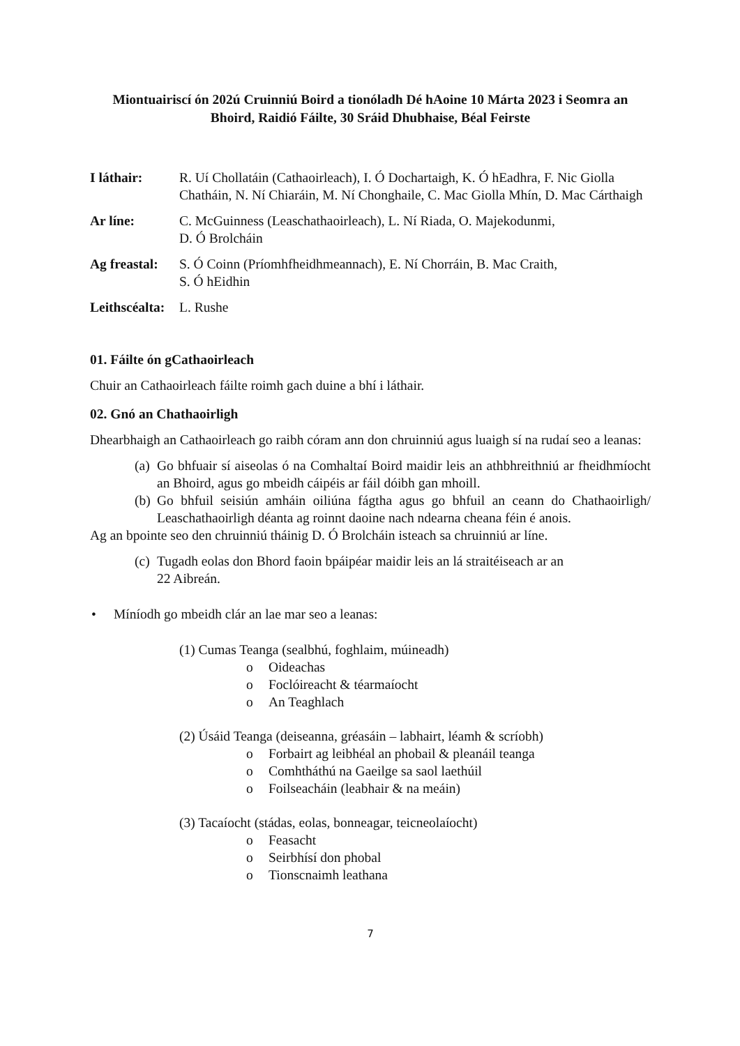Miontuairiscí ón 202ú Cruinniú Boird a tionóladh Dé hAoine 10 Márta 2023 i Seomra an Bhoird, Raidió Fáilte, 30 Sráid Dhubhaise, Béal Feirste
I láthair: R. Uí Chollatáin (Cathaoirleach), I. Ó Dochartaigh, K. Ó hEadhra, F. Nic Giolla Chatháin, N. Ní Chiaráin, M. Ní Chonghaile, C. Mac Giolla Mhín, D. Mac Cárthaigh
Ar líne: C. McGuinness (Leaschathaoirleach), L. Ní Riada, O. Majekodunmi,
D. Ó Brolcháin
Ag freastal:
S. Ó Coinn (Príomhfheidhmeannach), E. Ní Chorráin, B. Mac Craith,
S. Ó hEidhin
Leithscéalta:
L. Rushe
01. Fáilte ón gCathaoirleach
Chuir an Cathaoirleach fáilte roimh gach duine a bhí i láthair.
02. Gnó an Chathaoirligh
Dhearbhaigh an Cathaoirleach go raibh córam ann don chruinniú agus luaigh sí na rudaí seo a leanas:
(a)
Go bhfuair sí aiseolas ó na Comhaltaí Boird maidir leis an athbhreithniú ar fheidhmíocht an Bhoird, agus go mbeidh cáipéis ar fáil dóibh gan mhoill.
(b)
Go bhfuil seisiún amháin oiliúna fágtha agus go bhfuil an ceann do Chathaoirligh/ Leaschathaoirligh déanta ag roinnt daoine nach ndearna cheana féin é anois.
Ag an bpointe seo den chruinniú tháinig D. Ó Brolcháin isteach sa chruinniú ar líne.
(c)
Tugadh eolas don Bhord faoin bpáipéar maidir leis an lá straitéiseach ar an
22 Aibreán.
• Míníodh go mbeidh clár an lae mar seo a leanas:
(1) Cumas Teanga (sealbhú, foghlaim, múineadh)
o Oideachas
o Foclóireacht & téarmaíocht
o An Teaghlach
(2) Úsáid Teanga (deiseanna, gréasáin – labhairt, léamh & scríobh)
o Forbairt ag leibhéal an phobail & pleanáil teanga
o Comhtháthú na Gaeilge sa saol laethúil
o Foilseacháin (leabhair & na meáin)
(3) Tacaíocht (stádas, eolas, bonneagar, teicneolaíocht)
o Feasacht
o Seirbhísí don phobal
o Tionscnaimh leathana
7